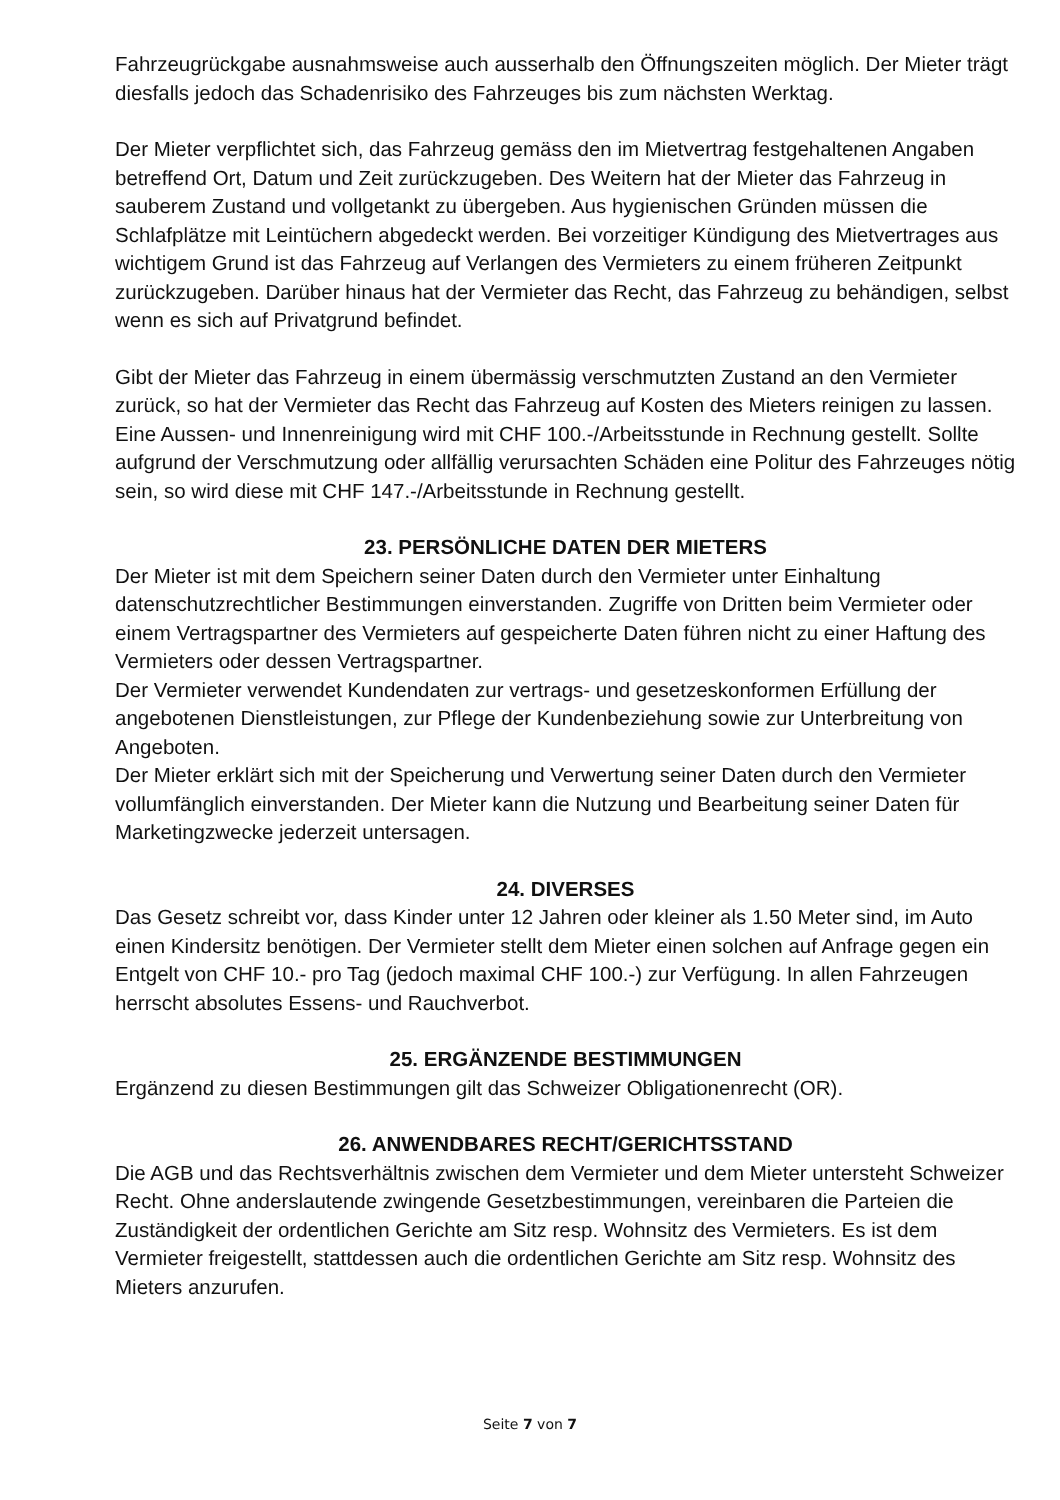Fahrzeugrückgabe ausnahmsweise auch ausserhalb den Öffnungszeiten möglich. Der Mieter trägt diesfalls jedoch das Schadenrisiko des Fahrzeuges bis zum nächsten Werktag.
Der Mieter verpflichtet sich, das Fahrzeug gemäss den im Mietvertrag festgehaltenen Angaben betreffend Ort, Datum und Zeit zurückzugeben. Des Weitern hat der Mieter das Fahrzeug in sauberem Zustand und vollgetankt zu übergeben. Aus hygienischen Gründen müssen die Schlafplätze mit Leintüchern abgedeckt werden. Bei vorzeitiger Kündigung des Mietvertrages aus wichtigem Grund ist das Fahrzeug auf Verlangen des Vermieters zu einem früheren Zeitpunkt zurückzugeben. Darüber hinaus hat der Vermieter das Recht, das Fahrzeug zu behändigen, selbst wenn es sich auf Privatgrund befindet.
Gibt der Mieter das Fahrzeug in einem übermässig verschmutzten Zustand an den Vermieter zurück, so hat der Vermieter das Recht das Fahrzeug auf Kosten des Mieters reinigen zu lassen. Eine Aussen- und Innenreinigung wird mit CHF 100.-/Arbeitsstunde in Rechnung gestellt. Sollte aufgrund der Verschmutzung oder allfällig verursachten Schäden eine Politur des Fahrzeuges nötig sein, so wird diese mit CHF 147.-/Arbeitsstunde in Rechnung gestellt.
23. PERSÖNLICHE DATEN DER MIETERS
Der Mieter ist mit dem Speichern seiner Daten durch den Vermieter unter Einhaltung datenschutzrechtlicher Bestimmungen einverstanden. Zugriffe von Dritten beim Vermieter oder einem Vertragspartner des Vermieters auf gespeicherte Daten führen nicht zu einer Haftung des Vermieters oder dessen Vertragspartner.
Der Vermieter verwendet Kundendaten zur vertrags- und gesetzeskonformen Erfüllung der angebotenen Dienstleistungen, zur Pflege der Kundenbeziehung sowie zur Unterbreitung von Angeboten.
Der Mieter erklärt sich mit der Speicherung und Verwertung seiner Daten durch den Vermieter vollumfänglich einverstanden. Der Mieter kann die Nutzung und Bearbeitung seiner Daten für Marketingzwecke jederzeit untersagen.
24. DIVERSES
Das Gesetz schreibt vor, dass Kinder unter 12 Jahren oder kleiner als 1.50 Meter sind, im Auto einen Kindersitz benötigen. Der Vermieter stellt dem Mieter einen solchen auf Anfrage gegen ein Entgelt von CHF 10.- pro Tag (jedoch maximal CHF 100.-) zur Verfügung. In allen Fahrzeugen herrscht absolutes Essens- und Rauchverbot.
25. ERGÄNZENDE BESTIMMUNGEN
Ergänzend zu diesen Bestimmungen gilt das Schweizer Obligationenrecht (OR).
26. ANWENDBARES RECHT/GERICHTSSTAND
Die AGB und das Rechtsverhältnis zwischen dem Vermieter und dem Mieter untersteht Schweizer Recht. Ohne anderslautende zwingende Gesetzbestimmungen, vereinbaren die Parteien die Zuständigkeit der ordentlichen Gerichte am Sitz resp. Wohnsitz des Vermieters. Es ist dem Vermieter freigestellt, stattdessen auch die ordentlichen Gerichte am Sitz resp. Wohnsitz des Mieters anzurufen.
Seite 7 von 7